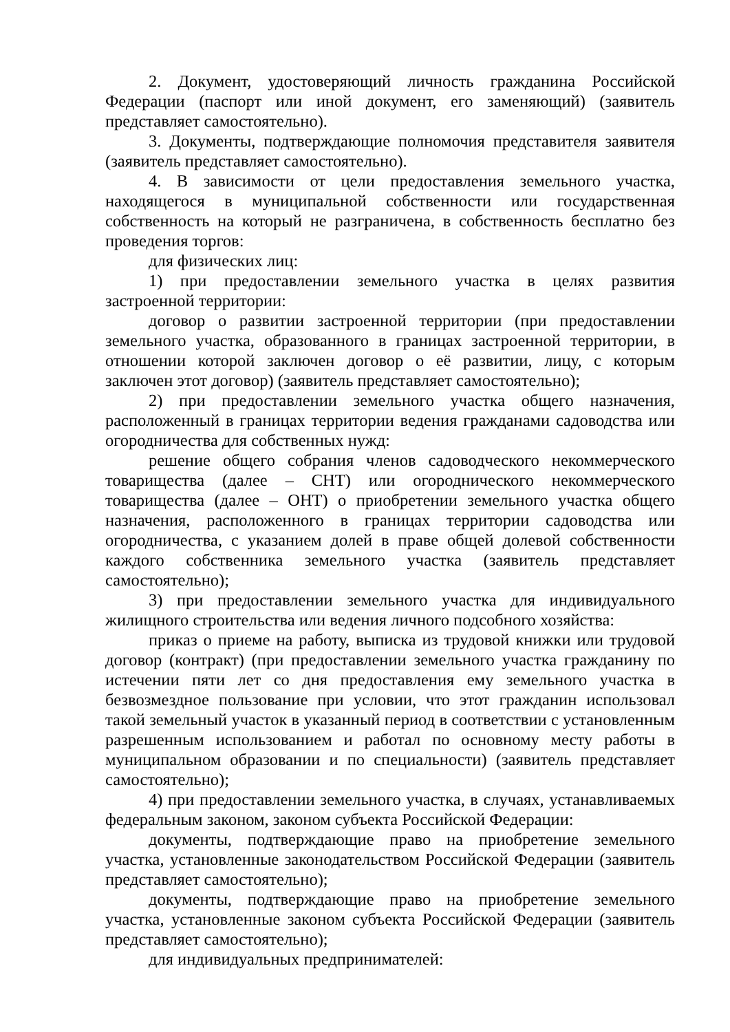2. Документ, удостоверяющий личность гражданина Российской Федерации (паспорт или иной документ, его заменяющий) (заявитель представляет самостоятельно).
3. Документы, подтверждающие полномочия представителя заявителя (заявитель представляет самостоятельно).
4. В зависимости от цели предоставления земельного участка, находящегося в муниципальной собственности или государственная собственность на который не разграничена, в собственность бесплатно без проведения торгов:
для физических лиц:
1) при предоставлении земельного участка в целях развития застроенной территории:
договор о развитии застроенной территории (при предоставлении земельного участка, образованного в границах застроенной территории, в отношении которой заключен договор о её развитии, лицу, с которым заключен этот договор) (заявитель представляет самостоятельно);
2) при предоставлении земельного участка общего назначения, расположенный в границах территории ведения гражданами садоводства или огородничества для собственных нужд:
решение общего собрания членов садоводческого некоммерческого товарищества (далее – СНТ) или огороднического некоммерческого товарищества (далее – ОНТ) о приобретении земельного участка общего назначения, расположенного в границах территории садоводства или огородничества, с указанием долей в праве общей долевой собственности каждого собственника земельного участка (заявитель представляет самостоятельно);
3) при предоставлении земельного участка для индивидуального жилищного строительства или ведения личного подсобного хозяйства:
приказ о приеме на работу, выписка из трудовой книжки или трудовой договор (контракт) (при предоставлении земельного участка гражданину по истечении пяти лет со дня предоставления ему земельного участка в безвозмездное пользование при условии, что этот гражданин использовал такой земельный участок в указанный период в соответствии с установленным разрешенным использованием и работал по основному месту работы в муниципальном образовании и по специальности) (заявитель представляет самостоятельно);
4) при предоставлении земельного участка, в случаях, устанавливаемых федеральным законом, законом субъекта Российской Федерации:
документы, подтверждающие право на приобретение земельного участка, установленные законодательством Российской Федерации (заявитель представляет самостоятельно);
документы, подтверждающие право на приобретение земельного участка, установленные законом субъекта Российской Федерации (заявитель представляет самостоятельно);
для индивидуальных предпринимателей: